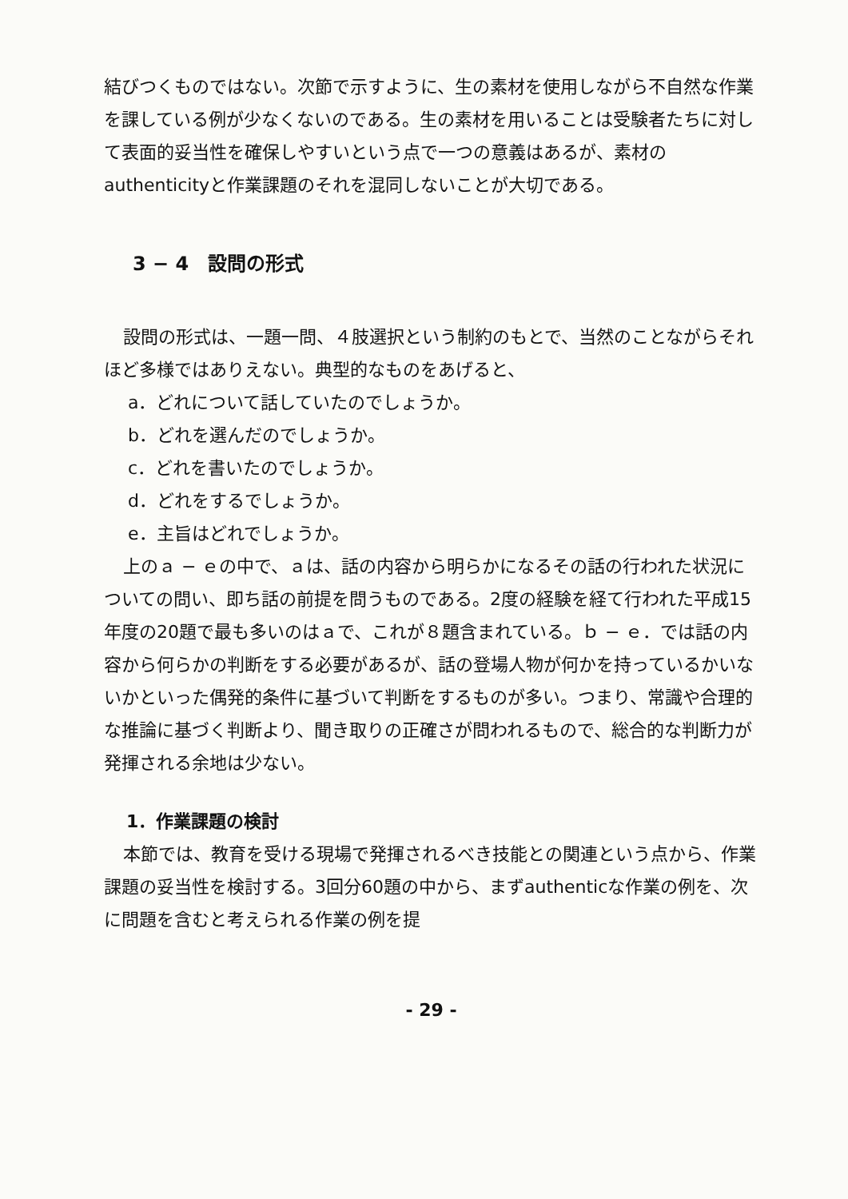結びつくものではない。次節で示すように、生の素材を使用しながら不自然な作業を課している例が少なくないのである。生の素材を用いることは受験者たちに対して表面的妥当性を確保しやすいという点で一つの意義はあるが、素材のauthenticityと作業課題のそれを混同しないことが大切である。
3 − 4　設問の形式
設問の形式は、一題一問、４肢選択という制約のもとで、当然のことながらそれほど多様ではありえない。典型的なものをあげると、
a．どれについて話していたのでしょうか。
b．どれを選んだのでしょうか。
c．どれを書いたのでしょうか。
d．どれをするでしょうか。
e．主旨はどれでしょうか。
上のａ − ｅの中で、ａは、話の内容から明らかになるその話の行われた状況についての問い、即ち話の前提を問うものである。2度の経験を経て行われた平成15年度の20題で最も多いのはａで、これが８題含まれている。ｂ − ｅ．では話の内容から何らかの判断をする必要があるが、話の登場人物が何かを持っているかいないかといった偶発的条件に基づいて判断をするものが多い。つまり、常識や合理的な推論に基づく判断より、聞き取りの正確さが問われるもので、総合的な判断力が発揮される余地は少ない。
1．作業課題の検討
本節では、教育を受ける現場で発揮されるべき技能との関連という点から、作業課題の妥当性を検討する。3回分60題の中から、まずauthenticな作業の例を、次に問題を含むと考えられる作業の例を提
- 29 -